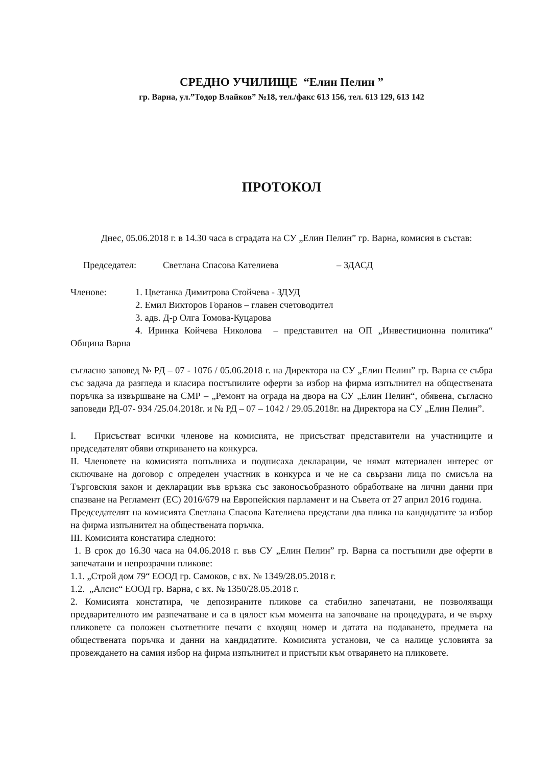СРЕДНО УЧИЛИЩЕ “Елин Пелин ”
гр. Варна, ул.”Тодор Влайков” №18, тел./факс 613 156, тел. 613 129, 613 142
ПРОТОКОЛ
Днес, 05.06.2018 г. в 14.30 часа в сградата на СУ „Елин Пелин” гр. Варна, комисия в състав:
Председател: Светлана Спасова Кателиева – ЗДАСД
Членове: 1. Цветанка Димитрова Стойчева - ЗДУД
2. Емил Викторов Горанов – главен счетоводител
3. адв. Д-р Олга Томова-Куцарова
4. Иринка Койчева Николова – представител на ОП „Инвестиционна политика“ Община Варна
съгласно заповед № РД – 07 - 1076 / 05.06.2018 г. на Директора на СУ „Елин Пелин” гр. Варна се събра със задача да разгледа и класира постъпилите оферти за избор на фирма изпълнител на обществената поръчка за извършване на СМР – „Ремонт на ограда на двора на СУ „Елин Пелин“, обявена, съгласно заповеди РД-07- 934 /25.04.2018г. и № РД – 07 – 1042 / 29.05.2018г. на Директора на СУ „Елин Пелин”.
I. Присъстват всички членове на комисията, не присъстват представители на участниците и председателят обяви откриването на конкурса.
II. Членовете на комисията попълниха и подписаха декларации, че нямат материален интерес от сключване на договор с определен участник в конкурса и че не са свързани лица по смисъла на Търговския закон и декларации във връзка със законосъобразното обработване на лични данни при спазване на Регламент (ЕС) 2016/679 на Европейския парламент и на Съвета от 27 април 2016 година.
Председателят на комисията Светлана Спасова Кателиева представи два плика на кандидатите за избор на фирма изпълнител на обществената поръчка.
III. Комисията констатира следното:
1. В срок до 16.30 часа на 04.06.2018 г. във СУ „Елин Пелин” гр. Варна са постъпили две оферти в запечатани и непрозрачни пликове:
1.1. „Строй дом 79“ ЕООД гр. Самоков, с вх. № 1349/28.05.2018 г.
1.2. „Алсис“ ЕООД гр. Варна, с вх. № 1350/28.05.2018 г.
2. Комисията констатира, че депозираните пликове са стабилно запечатани, не позволяващи предварителното им разпечатване и са в цялост към момента на започване на процедурата, и че върху пликовете са положен съответните печати с входящ номер и датата на подаването, предмета на обществената поръчка и данни на кандидатите. Комисията установи, че са налице условията за провеждането на самия избор на фирма изпълнител и пристъпи към отварянето на пликовете.